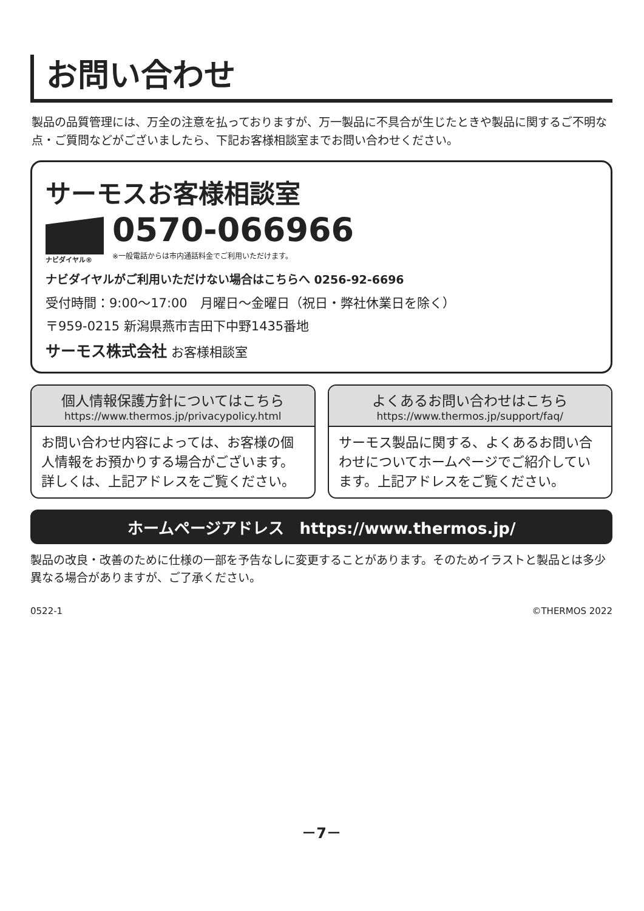お問い合わせ
製品の品質管理には、万全の注意を払っておりますが、万一製品に不具合が生じたときや製品に関するご不明な点・ご質問などがございましたら、下記お客様相談室までお問い合わせください。
サーモスお客様相談室
ナビダイヤル®
0570-066966
※一般電話からは市内通話料金でご利用いただけます。
ナビダイヤルがご利用いただけない場合はこちらへ 0256-92-6696
受付時間：9:00～17:00　月曜日～金曜日（祝日・弊社休業日を除く）
〒959-0215 新潟県燕市吉田下中野1435番地
サーモス株式会社 お客様相談室
個人情報保護方針についてはこちら
https://www.thermos.jp/privacypolicy.html
お問い合わせ内容によっては、お客様の個人情報をお預かりする場合がございます。詳しくは、上記アドレスをご覧ください。
よくあるお問い合わせはこちら
https://www.thermos.jp/support/faq/
サーモス製品に関する、よくあるお問い合わせについてホームページでご紹介しています。上記アドレスをご覧ください。
ホームページアドレス　https://www.thermos.jp/
製品の改良・改善のために仕様の一部を予告なしに変更することがあります。そのためイラストと製品とは多少異なる場合がありますが、ご了承ください。
0522-1 ©THERMOS 2022
－7－